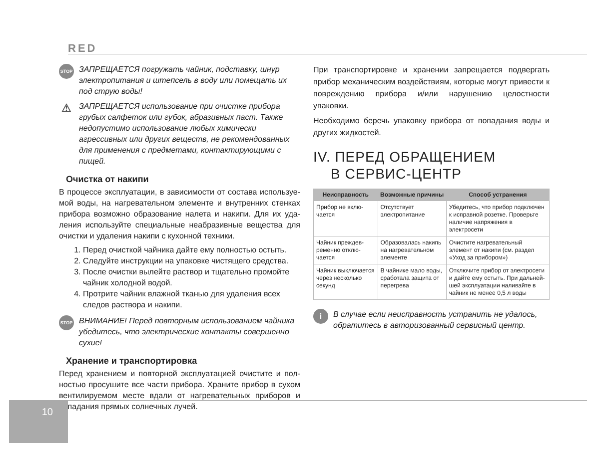RED
STOP ЗАПРЕЩАЕТСЯ погружать чайник, подставку, шнур электро­питания и штепсель в воду или помещать их под струю воды!
⚠ ЗАПРЕЩАЕТСЯ использование при очистке прибора грубых салфеток или губок, абразивных паст. Также недопустимо использование любых химически агрессивных или других веществ, не рекомендованных для применения с предметами, контактирующими с пищей.
Очистка от накипи
В процессе эксплуатации, в зависимости от состава используе­мой воды, на нагревательном элементе и внутренних стенках прибора возможно образование налета и накипи. Для их уда­ления используйте специальные неабразивные вещества для очистки и удаления накипи с кухонной техники.
1. Перед очисткой чайника дайте ему полностью остыть.
2. Следуйте инструкции на упаковке чистящего средства.
3. После очистки вылейте раствор и тщательно промойте чайник холодной водой.
4. Протрите чайник влажной тканью для удаления всех следов раствора и накипи.
STOP ВНИМАНИЕ! Перед повторным использованием чайника убе­дитесь, что электрические контакты совершенно сухие!
Хранение и транспортировка
Перед хранением и повторной эксплуатацией очистите и пол­ностью просушите все части прибора. Храните прибор в сухом вентилируемом месте вдали от нагревательных приборов и попадания прямых солнечных лучей.
При транспортировке и хранении запрещается подвергать при­бор механическим воздействиям, которые могут привести к повреждению прибора и/или нарушению целостности упаковки.
Необходимо беречь упаковку прибора от попадания воды и других жидкостей.
IV. ПЕРЕД ОБРАЩЕНИЕМ
В СЕРВИС-ЦЕНТР
| Неисправность | Возможные причины | Способ устранения |
| --- | --- | --- |
| Прибор не вклю­чается | Отсутствует электропи­тание | Убедитесь, что прибор подключен к исправной розетке. Проверьте наличие напряжения в электросети |
| Чайник преждев­ременно отклю­чается | Образовалась накипь на нагревательном эле­менте | Очистите нагревательный элемент от накипи (см. раздел «Уход за при­бором») |
| Чайник выключа­ется через не­сколько секунд | В чайнике мало воды, сработала защита от перегрева | Отключите прибор от электросети и дайте ему остыть. При дальней­шей эксплуатации наливайте в чайник не менее 0,5 л воды |
i В случае если неисправность устранить не удалось, обра­титесь в авторизованный сервисный центр.
10